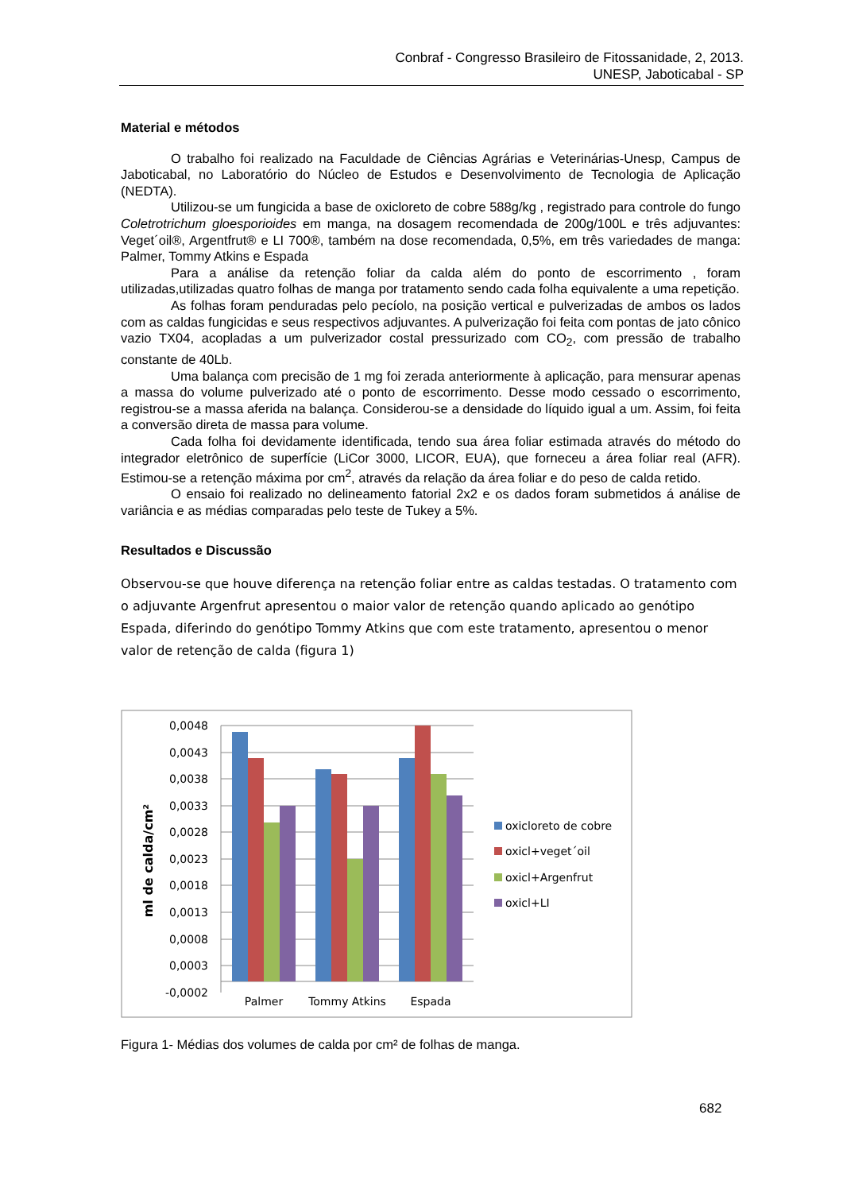Conbraf - Congresso Brasileiro de Fitossanidade, 2, 2013.
UNESP, Jaboticabal - SP
Material e métodos
O trabalho foi realizado na Faculdade de Ciências Agrárias e Veterinárias-Unesp, Campus de Jaboticabal, no Laboratório do Núcleo de Estudos e Desenvolvimento de Tecnologia de Aplicação (NEDTA).
Utilizou-se um fungicida a base de oxicloreto de cobre 588g/kg , registrado para controle do fungo Coletrotrichum gloesporioides em manga, na dosagem recomendada de 200g/100L e três adjuvantes: Veget´oil®, Argentfrut® e LI 700®, também na dose recomendada, 0,5%, em três variedades de manga: Palmer, Tommy Atkins e Espada
Para a análise da retenção foliar da calda além do ponto de escorrimento , foram utilizadas,utilizadas quatro folhas de manga por tratamento sendo cada folha equivalente a uma repetição.
As folhas foram penduradas pelo pecíolo, na posição vertical e pulverizadas de ambos os lados com as caldas fungicidas e seus respectivos adjuvantes. A pulverização foi feita com pontas de jato cônico vazio TX04, acopladas a um pulverizador costal pressurizado com CO<sub>2</sub>, com pressão de trabalho constante de 40Lb.
Uma balança com precisão de 1 mg foi zerada anteriormente à aplicação, para mensurar apenas a massa do volume pulverizado até o ponto de escorrimento. Desse modo cessado o escorrimento, registrou-se a massa aferida na balança. Considerou-se a densidade do líquido igual a um. Assim, foi feita a conversão direta de massa para volume.
Cada folha foi devidamente identificada, tendo sua área foliar estimada através do método do integrador eletrônico de superfície (LiCor 3000, LICOR, EUA), que forneceu a área foliar real (AFR). Estimou-se a retenção máxima por cm<sup>2</sup>, através da relação da área foliar e do peso de calda retido.
O ensaio foi realizado no delineamento fatorial 2x2 e os dados foram submetidos á análise de variância e as médias comparadas pelo teste de Tukey a 5%.
Resultados e Discussão
Observou-se que houve diferença na retenção foliar entre as caldas testadas. O tratamento com o adjuvante Argenfrut apresentou o maior valor de retenção quando aplicado ao genótipo Espada, diferindo do genótipo Tommy Atkins que com este tratamento, apresentou o menor valor de retenção de calda (figura 1)
0,0048
0,0043
0,0038
0,0033
0,0028
0,0023
0,0018
0,0013
0,0008
0,0003
-0,0002
Palmer
Tommy Atkins
Espada
ml de calda/cm²
oxicloreto de cobre
oxicl+veget´oil
oxicl+Argenfrut
oxicl+LI
Figura 1- Médias dos volumes de calda por cm² de folhas de manga.
682